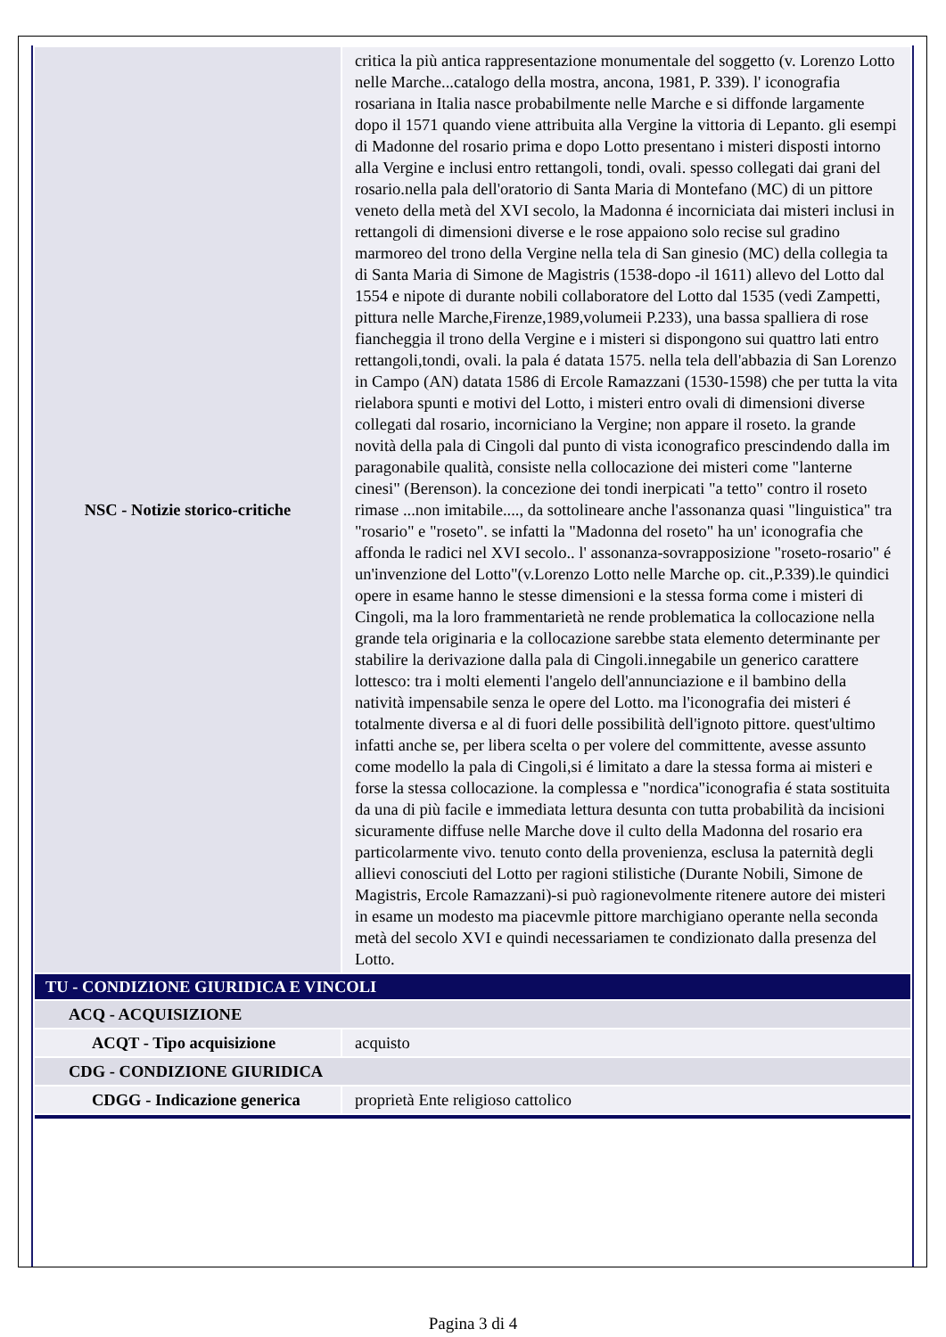| NSC - Notizie storico-critiche | critica la più antica rappresentazione monumentale del soggetto (v. Lorenzo Lotto nelle Marche...catalogo della mostra, ancona, 1981, P. 339). l' iconografia rosariana in Italia nasce probabilmente nelle Marche e si diffonde largamente dopo il 1571 quando viene attribuita alla Vergine la vittoria di Lepanto. gli esempi di Madonne del rosario prima e dopo Lotto presentano i misteri disposti intorno alla Vergine e inclusi entro rettangoli, tondi, ovali. spesso collegati dai grani del rosario.nella pala dell'oratorio di Santa Maria di Montefano (MC) di un pittore veneto della metà del XVI secolo, la Madonna é incorniciata dai misteri inclusi in rettangoli di dimensioni diverse e le rose appaiono solo recise sul gradino marmoreo del trono della Vergine nella tela di San ginesio (MC) della collegia ta di Santa Maria di Simone de Magistris (1538-dopo -il 1611) allevo del Lotto dal 1554 e nipote di durante nobili collaboratore del Lotto dal 1535 (vedi Zampetti, pittura nelle Marche,Firenze,1989,volumeii P.233), una bassa spalliera di rose fiancheggia il trono della Vergine e i misteri si dispongono sui quattro lati entro rettangoli,tondi, ovali. la pala é datata 1575. nella tela dell'abbazia di San Lorenzo in Campo (AN) datata 1586 di Ercole Ramazzani (1530-1598) che per tutta la vita rielabora spunti e motivi del Lotto, i misteri entro ovali di dimensioni diverse collegati dal rosario, incorniciano la Vergine; non appare il roseto. la grande novità della pala di Cingoli dal punto di vista iconografico prescindendo dalla im paragonabile qualità, consiste nella collocazione dei misteri come "lanterne cinesi" (Berenson). la concezione dei tondi inerpicati "a tetto" contro il roseto rimase ...non imitabile...., da sottolineare anche l'assonanza quasi "linguistica" tra "rosario" e "roseto". se infatti la "Madonna del roseto" ha un' iconografia che affonda le radici nel XVI secolo.. l' assonanza-sovrapposizione "roseto-rosario" é un'invenzione del Lotto"(v.Lorenzo Lotto nelle Marche op. cit.,P.339).le quindici opere in esame hanno le stesse dimensioni e la stessa forma come i misteri di Cingoli, ma la loro frammentarietà ne rende problematica la collocazione nella grande tela originaria e la collocazione sarebbe stata elemento determinante per stabilire la derivazione dalla pala di Cingoli.innegabile un generico carattere lottesco: tra i molti elementi l'angelo dell'annunciazione e il bambino della natività impensabile senza le opere del Lotto. ma l'iconografia dei misteri é totalmente diversa e al di fuori delle possibilità dell'ignoto pittore. quest'ultimo infatti anche se, per libera scelta o per volere del committente, avesse assunto come modello la pala di Cingoli,si é limitato a dare la stessa forma ai misteri e forse la stessa collocazione. la complessa e "nordica"iconografia é stata sostituita da una di più facile e immediata lettura desunta con tutta probabilità da incisioni sicuramente diffuse nelle Marche dove il culto della Madonna del rosario era particolarmente vivo. tenuto conto della provenienza, esclusa la paternità degli allievi conosciuti del Lotto per ragioni stilistiche (Durante Nobili, Simone de Magistris, Ercole Ramazzani)-si può ragionevolmente ritenere autore dei misteri in esame un modesto ma piacevmle pittore marchigiano operante nella seconda metà del secolo XVI e quindi necessariamen te condizionato dalla presenza del Lotto. |
| TU - CONDIZIONE GIURIDICA E VINCOLI | |
| ACQ - ACQUISIZIONE | |
| ACQT - Tipo acquisizione | acquisto |
| CDG - CONDIZIONE GIURIDICA | |
| CDGG - Indicazione generica | proprietà Ente religioso cattolico |
Pagina 3 di 4